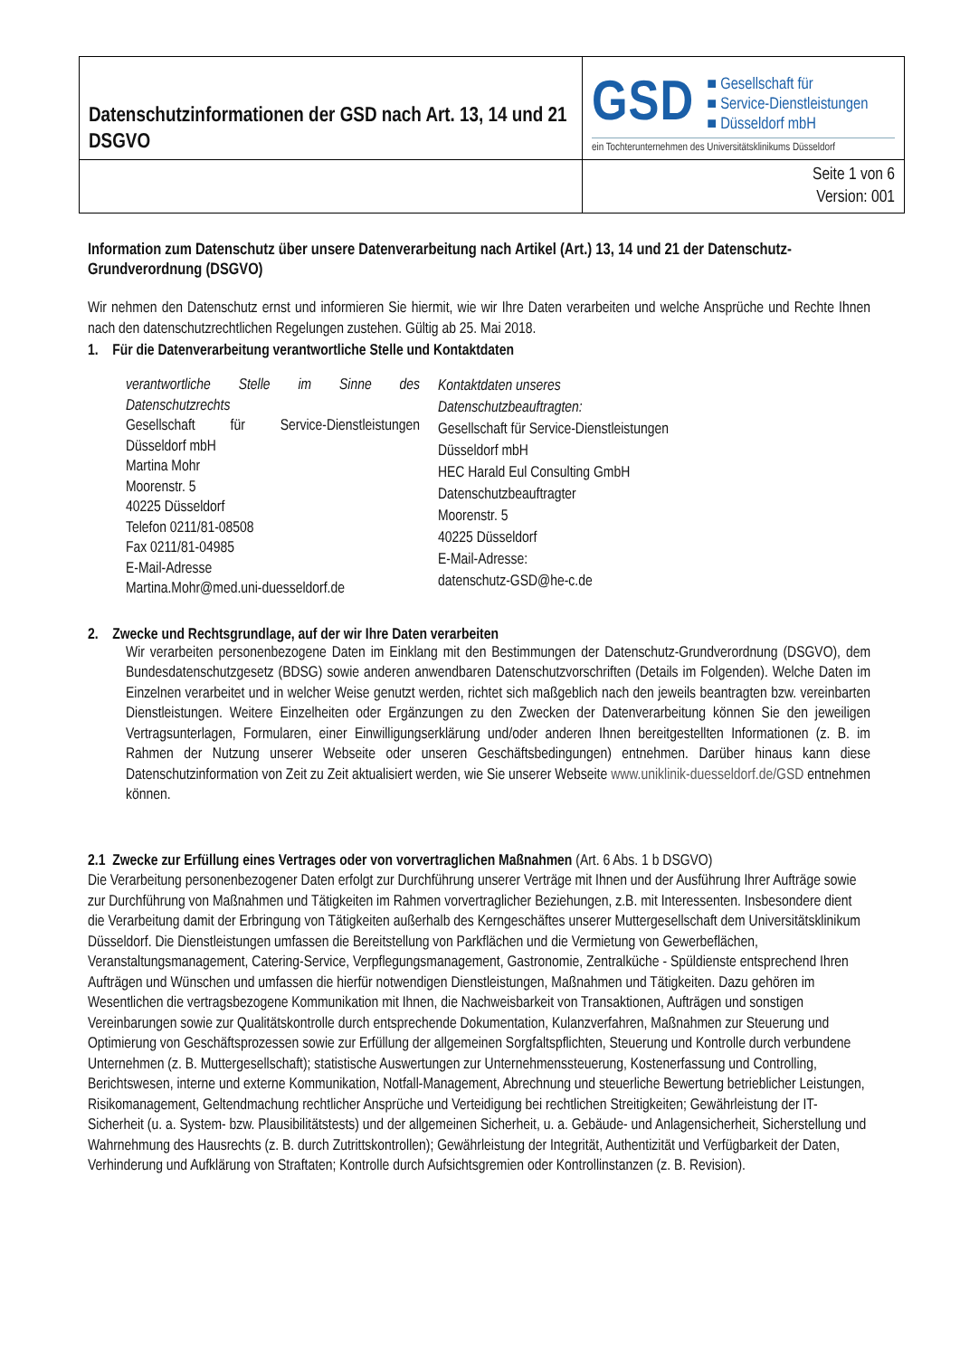| Datenschutzinformationen der GSD nach Art. 13, 14 und 21 DSGVO | GSD ■ Gesellschaft für ■ Service-Dienstleistungen ■ Düsseldorf mbH ein Tochterunternehmen des Universitätsklinikums Düsseldorf |
| | Seite 1 von 6 Version: 001 |
Information zum Datenschutz über unsere Datenverarbeitung nach Artikel (Art.) 13, 14 und 21 der Datenschutz-Grundverordnung (DSGVO)
Wir nehmen den Datenschutz ernst und informieren Sie hiermit, wie wir Ihre Daten verarbeiten und welche Ansprüche und Rechte Ihnen nach den datenschutzrechtlichen Regelungen zustehen. Gültig ab 25. Mai 2018.
1. Für die Datenverarbeitung verantwortliche Stelle und Kontaktdaten
verantwortliche Stelle im Sinne des Datenschutzrechts
Gesellschaft für Service-Dienstleistungen Düsseldorf mbH
Martina Mohr
Moorenstr. 5
40225 Düsseldorf
Telefon 0211/81-08508
Fax 0211/81-04985
E-Mail-Adresse
Martina.Mohr@med.uni-duesseldorf.de
Kontaktdaten unseres
Datenschutzbeauftragten:
Gesellschaft für Service-Dienstleistungen
Düsseldorf mbH
HEC Harald Eul Consulting GmbH
Datenschutzbeauftragter
Moorenstr. 5
40225 Düsseldorf
E-Mail-Adresse:
datenschutz-GSD@he-c.de
2. Zwecke und Rechtsgrundlage, auf der wir Ihre Daten verarbeiten
Wir verarbeiten personenbezogene Daten im Einklang mit den Bestimmungen der Datenschutz-Grundverordnung (DSGVO), dem Bundesdatenschutzgesetz (BDSG) sowie anderen anwendbaren Datenschutzvorschriften (Details im Folgenden). Welche Daten im Einzelnen verarbeitet und in welcher Weise genutzt werden, richtet sich maßgeblich nach den jeweils beantragten bzw. vereinbarten Dienstleistungen. Weitere Einzelheiten oder Ergänzungen zu den Zwecken der Datenverarbeitung können Sie den jeweiligen Vertragsunterlagen, Formularen, einer Einwilligungserklärung und/oder anderen Ihnen bereitgestellten Informationen (z. B. im Rahmen der Nutzung unserer Webseite oder unseren Geschäftsbedingungen) entnehmen. Darüber hinaus kann diese Datenschutzinformation von Zeit zu Zeit aktualisiert werden, wie Sie unserer Webseite www.uniklinik-duesseldorf.de/GSD entnehmen können.
2.1 Zwecke zur Erfüllung eines Vertrages oder von vorvertraglichen Maßnahmen (Art. 6 Abs. 1 b DSGVO)
Die Verarbeitung personenbezogener Daten erfolgt zur Durchführung unserer Verträge mit Ihnen und der Ausführung Ihrer Aufträge sowie zur Durchführung von Maßnahmen und Tätigkeiten im Rahmen vorvertraglicher Beziehungen, z.B. mit Interessenten. Insbesondere dient die Verarbeitung damit der Erbringung von Tätigkeiten außerhalb des Kerngeschäftes unserer Muttergesellschaft dem Universitätsklinikum Düsseldorf. Die Dienstleistungen umfassen die Bereitstellung von Parkflächen und die Vermietung von Gewerbeflächen, Veranstaltungsmanagement, Catering-Service, Verpflegungsmanagement, Gastronomie, Zentralküche - Spüldienste entsprechend Ihren Aufträgen und Wünschen und umfassen die hierfür notwendigen Dienstleistungen, Maßnahmen und Tätigkeiten. Dazu gehören im Wesentlichen die vertragsbezogene Kommunikation mit Ihnen, die Nachweisbarkeit von Transaktionen, Aufträgen und sonstigen Vereinbarungen sowie zur Qualitätskontrolle durch entsprechende Dokumentation, Kulanzverfahren, Maßnahmen zur Steuerung und Optimierung von Geschäftsprozessen sowie zur Erfüllung der allgemeinen Sorgfaltspflichten, Steuerung und Kontrolle durch verbundene Unternehmen (z. B. Muttergesellschaft); statistische Auswertungen zur Unternehmenssteuerung, Kostenerfassung und Controlling, Berichtswesen, interne und externe Kommunikation, Notfall-Management, Abrechnung und steuerliche Bewertung betrieblicher Leistungen, Risikomanagement, Geltendmachung rechtlicher Ansprüche und Verteidigung bei rechtlichen Streitigkeiten; Gewährleistung der IT-Sicherheit (u. a. System- bzw. Plausibilitätstests) und der allgemeinen Sicherheit, u. a. Gebäude- und Anlagensicherheit, Sicherstellung und Wahrnehmung des Hausrechts (z. B. durch Zutrittskontrollen); Gewährleistung der Integrität, Authentizität und Verfügbarkeit der Daten, Verhinderung und Aufklärung von Straftaten; Kontrolle durch Aufsichtsgremien oder Kontrollinstanzen (z. B. Revision).